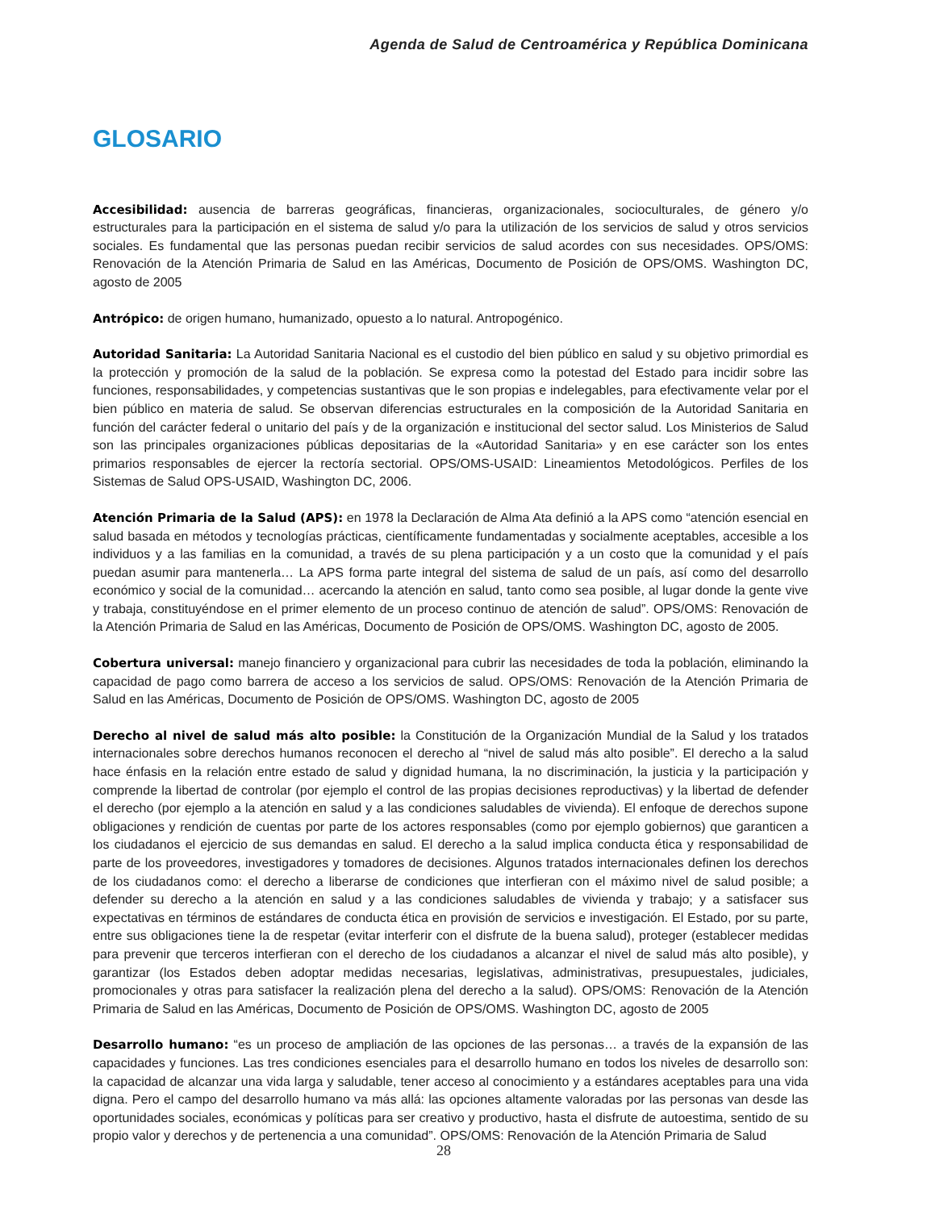Agenda de Salud de Centroamérica y República Dominicana
GLOSARIO
Accesibilidad: ausencia de barreras geográficas, financieras, organizacionales, socioculturales, de género y/o estructurales para la participación en el sistema de salud y/o para la utilización de los servicios de salud y otros servicios sociales. Es fundamental que las personas puedan recibir servicios de salud acordes con sus necesidades. OPS/OMS: Renovación de la Atención Primaria de Salud en las Américas, Documento de Posición de OPS/OMS. Washington DC, agosto de 2005
Antrópico: de origen humano, humanizado, opuesto a lo natural. Antropogénico.
Autoridad Sanitaria: La Autoridad Sanitaria Nacional es el custodio del bien público en salud y su objetivo primordial es la protección y promoción de la salud de la población. Se expresa como la potestad del Estado para incidir sobre las funciones, responsabilidades, y competencias sustantivas que le son propias e indelegables, para efectivamente velar por el bien público en materia de salud. Se observan diferencias estructurales en la composición de la Autoridad Sanitaria en función del carácter federal o unitario del país y de la organización e institucional del sector salud. Los Ministerios de Salud son las principales organizaciones públicas depositarias de la «Autoridad Sanitaria» y en ese carácter son los entes primarios responsables de ejercer la rectoría sectorial. OPS/OMS-USAID: Lineamientos Metodológicos. Perfiles de los Sistemas de Salud OPS-USAID, Washington DC, 2006.
Atención Primaria de la Salud (APS): en 1978 la Declaración de Alma Ata definió a la APS como “atención esencial en salud basada en métodos y tecnologías prácticas, científicamente fundamentadas y socialmente aceptables, accesible a los individuos y a las familias en la comunidad, a través de su plena participación y a un costo que la comunidad y el país puedan asumir para mantenerla… La APS forma parte integral del sistema de salud de un país, así como del desarrollo económico y social de la comunidad… acercando la atención en salud, tanto como sea posible, al lugar donde la gente vive y trabaja, constituyéndose en el primer elemento de un proceso continuo de atención de salud”. OPS/OMS: Renovación de la Atención Primaria de Salud en las Américas, Documento de Posición de OPS/OMS. Washington DC, agosto de 2005.
Cobertura universal: manejo financiero y organizacional para cubrir las necesidades de toda la población, eliminando la capacidad de pago como barrera de acceso a los servicios de salud. OPS/OMS: Renovación de la Atención Primaria de Salud en las Américas, Documento de Posición de OPS/OMS. Washington DC, agosto de 2005
Derecho al nivel de salud más alto posible: la Constitución de la Organización Mundial de la Salud y los tratados internacionales sobre derechos humanos reconocen el derecho al “nivel de salud más alto posible”. El derecho a la salud hace énfasis en la relación entre estado de salud y dignidad humana, la no discriminación, la justicia y la participación y comprende la libertad de controlar (por ejemplo el control de las propias decisiones reproductivas) y la libertad de defender el derecho (por ejemplo a la atención en salud y a las condiciones saludables de vivienda). El enfoque de derechos supone obligaciones y rendición de cuentas por parte de los actores responsables (como por ejemplo gobiernos) que garanticen a los ciudadanos el ejercicio de sus demandas en salud. El derecho a la salud implica conducta ética y responsabilidad de parte de los proveedores, investigadores y tomadores de decisiones. Algunos tratados internacionales definen los derechos de los ciudadanos como: el derecho a liberarse de condiciones que interfieran con el máximo nivel de salud posible; a defender su derecho a la atención en salud y a las condiciones saludables de vivienda y trabajo; y a satisfacer sus expectativas en términos de estándares de conducta ética en provisión de servicios e investigación. El Estado, por su parte, entre sus obligaciones tiene la de respetar (evitar interferir con el disfrute de la buena salud), proteger (establecer medidas para prevenir que terceros interfieran con el derecho de los ciudadanos a alcanzar el nivel de salud más alto posible), y garantizar (los Estados deben adoptar medidas necesarias, legislativas, administrativas, presupuestales, judiciales, promocionales y otras para satisfacer la realización plena del derecho a la salud). OPS/OMS: Renovación de la Atención Primaria de Salud en las Américas, Documento de Posición de OPS/OMS. Washington DC, agosto de 2005
Desarrollo humano: “es un proceso de ampliación de las opciones de las personas… a través de la expansión de las capacidades y funciones. Las tres condiciones esenciales para el desarrollo humano en todos los niveles de desarrollo son: la capacidad de alcanzar una vida larga y saludable, tener acceso al conocimiento y a estándares aceptables para una vida digna. Pero el campo del desarrollo humano va más allá: las opciones altamente valoradas por las personas van desde las oportunidades sociales, económicas y políticas para ser creativo y productivo, hasta el disfrute de autoestima, sentido de su propio valor y derechos y de pertenencia a una comunidad”. OPS/OMS: Renovación de la Atención Primaria de Salud
28